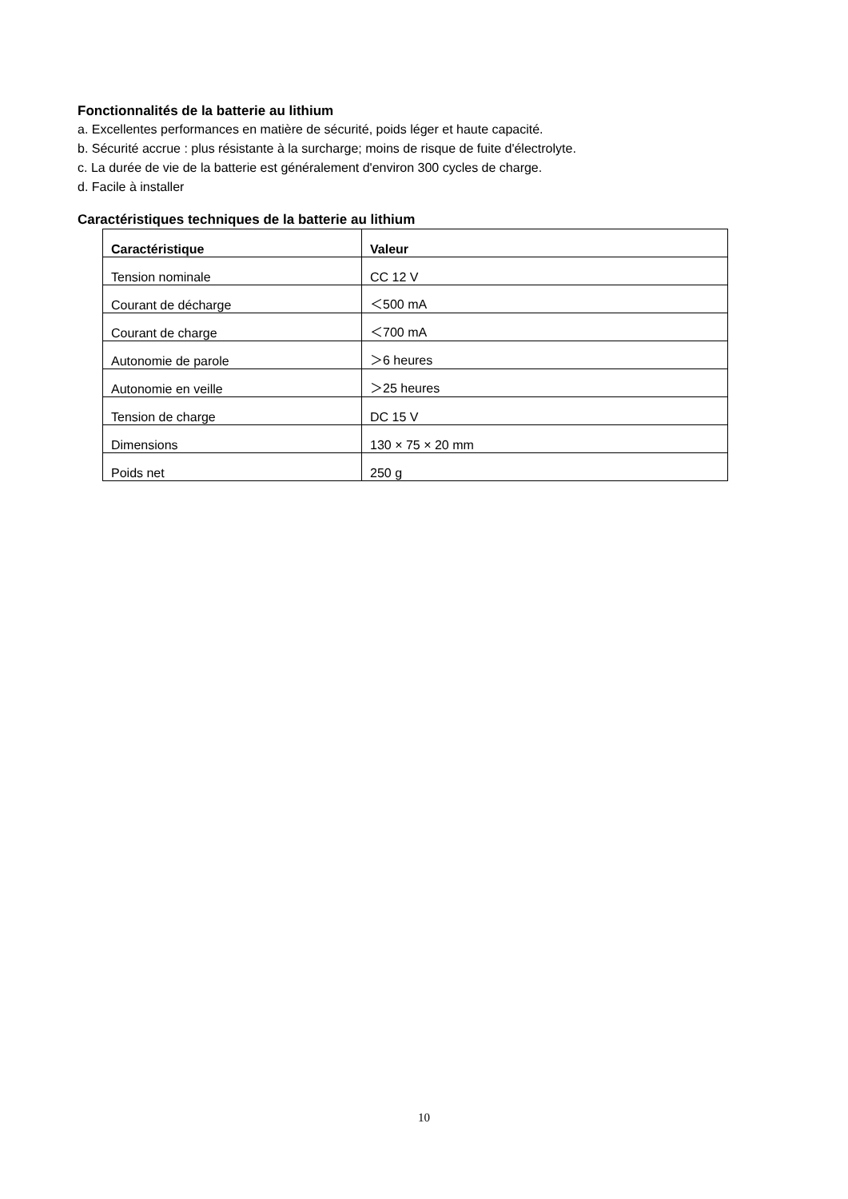Fonctionnalités de la batterie au lithium
a. Excellentes performances en matière de sécurité, poids léger et haute capacité.
b. Sécurité accrue : plus résistante à la surcharge; moins de risque de fuite d'électrolyte.
c. La durée de vie de la batterie est généralement d'environ 300 cycles de charge.
d. Facile à installer
Caractéristiques techniques de la batterie au lithium
| Caractéristique | Valeur |
| --- | --- |
| Tension nominale | CC 12 V |
| Courant de décharge | ＜500 mA |
| Courant de charge | ＜700 mA |
| Autonomie de parole | ＞6 heures |
| Autonomie en veille | ＞25 heures |
| Tension de charge | DC 15 V |
| Dimensions | 130 × 75 × 20 mm |
| Poids net | 250 g |
10